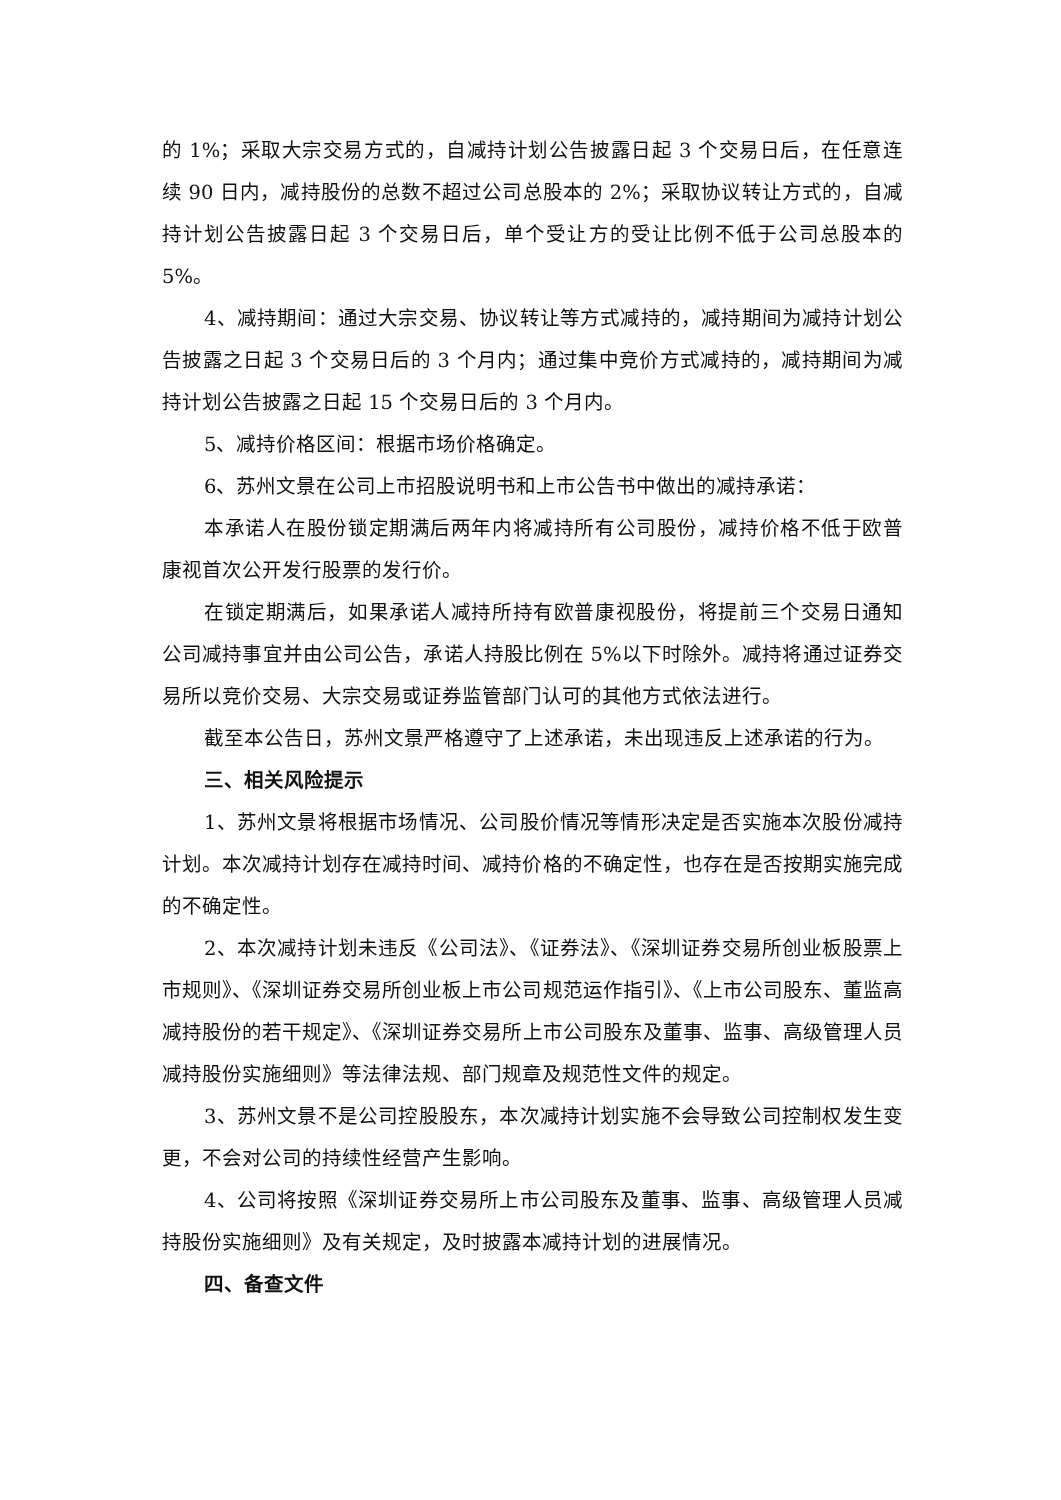的 1%；采取大宗交易方式的，自减持计划公告披露日起 3 个交易日后，在任意连续 90 日内，减持股份的总数不超过公司总股本的 2%；采取协议转让方式的，自减持计划公告披露日起 3 个交易日后，单个受让方的受让比例不低于公司总股本的 5%。
4、减持期间：通过大宗交易、协议转让等方式减持的，减持期间为减持计划公告披露之日起 3 个交易日后的 3 个月内；通过集中竞价方式减持的，减持期间为减持计划公告披露之日起 15 个交易日后的 3 个月内。
5、减持价格区间：根据市场价格确定。
6、苏州文景在公司上市招股说明书和上市公告书中做出的减持承诺：
本承诺人在股份锁定期满后两年内将减持所有公司股份，减持价格不低于欧普康视首次公开发行股票的发行价。
在锁定期满后，如果承诺人减持所持有欧普康视股份，将提前三个交易日通知公司减持事宜并由公司公告，承诺人持股比例在 5%以下时除外。减持将通过证券交易所以竞价交易、大宗交易或证券监管部门认可的其他方式依法进行。
截至本公告日，苏州文景严格遵守了上述承诺，未出现违反上述承诺的行为。
三、相关风险提示
1、苏州文景将根据市场情况、公司股价情况等情形决定是否实施本次股份减持计划。本次减持计划存在减持时间、减持价格的不确定性，也存在是否按期实施完成的不确定性。
2、本次减持计划未违反《公司法》、《证券法》、《深圳证券交易所创业板股票上市规则》、《深圳证券交易所创业板上市公司规范运作指引》、《上市公司股东、董监高减持股份的若干规定》、《深圳证券交易所上市公司股东及董事、监事、高级管理人员减持股份实施细则》等法律法规、部门规章及规范性文件的规定。
3、苏州文景不是公司控股股东，本次减持计划实施不会导致公司控制权发生变更，不会对公司的持续性经营产生影响。
4、公司将按照《深圳证券交易所上市公司股东及董事、监事、高级管理人员减持股份实施细则》及有关规定，及时披露本减持计划的进展情况。
四、备查文件